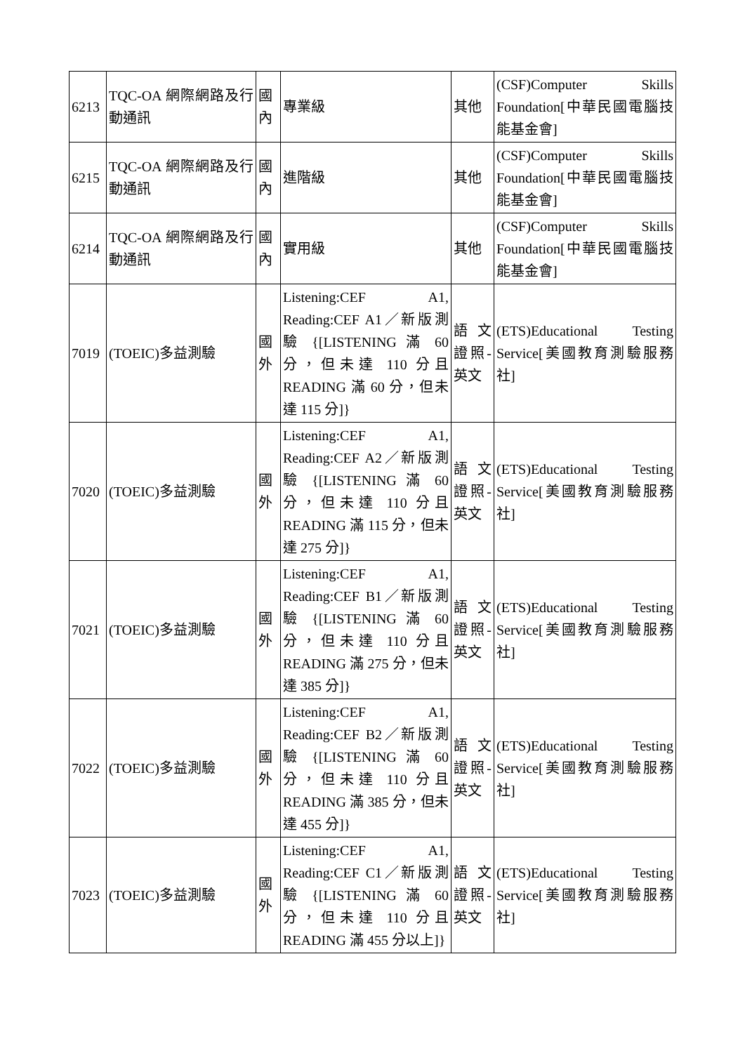| 6213 | TQC-OA 網際網路及行動通訊 | 國內 | 專業級 | 其他 | (CSF)Computer Skills Foundation[中華民國電腦技能基金會] |
| 6215 | TQC-OA 網際網路及行動通訊 | 國內 | 進階級 | 其他 | (CSF)Computer Skills Foundation[中華民國電腦技能基金會] |
| 6214 | TQC-OA 網際網路及行動通訊 | 國內 | 實用級 | 其他 | (CSF)Computer Skills Foundation[中華民國電腦技能基金會] |
| 7019 | (TOEIC)多益測驗 | 國外 | Listening:CEF A1, Reading:CEF A1／新版測驗 {[LISTENING 滿 60 分，但未達 110 分且 READING 滿 60 分，但未達 115 分]} | 語文證照-英文 | (ETS)Educational Testing Service[美國教育測驗服務社] |
| 7020 | (TOEIC)多益測驗 | 國外 | Listening:CEF A1, Reading:CEF A2／新版測驗 {[LISTENING 滿 60 分，但未達 110 分且 READING 滿 115 分，但未達 275 分]} | 語文證照-英文 | (ETS)Educational Testing Service[美國教育測驗服務社] |
| 7021 | (TOEIC)多益測驗 | 國外 | Listening:CEF A1, Reading:CEF B1／新版測驗 {[LISTENING 滿 60 分，但未達 110 分且 READING 滿 275 分，但未達 385 分]} | 語文證照-英文 | (ETS)Educational Testing Service[美國教育測驗服務社] |
| 7022 | (TOEIC)多益測驗 | 國外 | Listening:CEF A1, Reading:CEF B2／新版測驗 {[LISTENING 滿 60 分，但未達 110 分且 READING 滿 385 分，但未達 455 分]} | 語文證照-英文 | (ETS)Educational Testing Service[美國教育測驗服務社] |
| 7023 | (TOEIC)多益測驗 | 國外 | Listening:CEF A1, Reading:CEF C1／新版測驗 {[LISTENING 滿 60 分，但未達 110 分且 READING 滿 455 分以上]} | 語文證照-英文 | (ETS)Educational Testing Service[美國教育測驗服務社] |